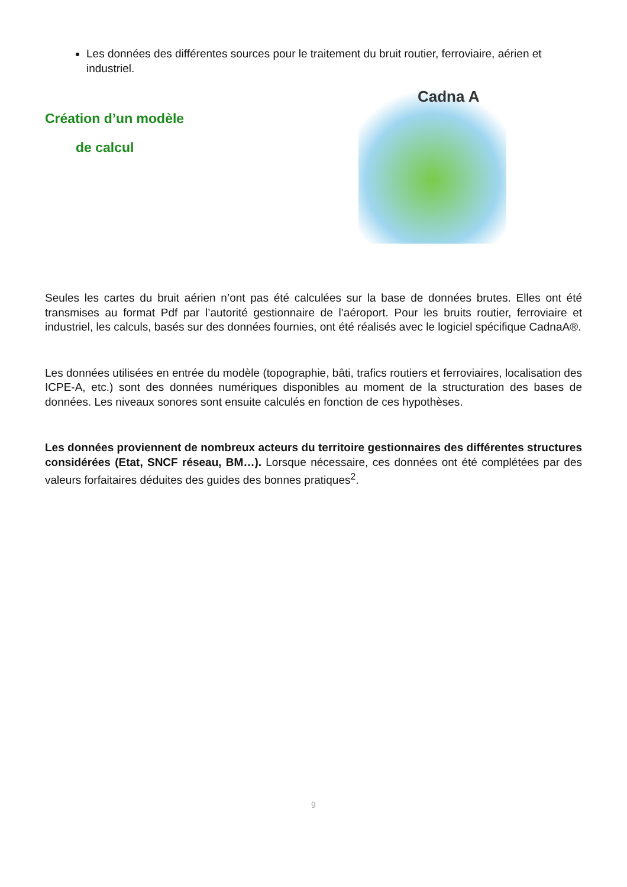Les données des différentes sources pour le traitement du bruit routier, ferroviaire, aérien et industriel.
Création d’un modèle
de calcul
Cadna A
Seules les cartes du bruit aérien n’ont pas été calculées sur la base de données brutes. Elles ont été transmises au format Pdf par l’autorité gestionnaire de l’aéroport. Pour les bruits routier, ferroviaire et industriel, les calculs, basés sur des données fournies, ont été réalisés avec le logiciel spécifique CadnaA®.
Les données utilisées en entrée du modèle (topographie, bâti, trafics routiers et ferroviaires, localisation des ICPE-A, etc.) sont des données numériques disponibles au moment de la structuration des bases de données. Les niveaux sonores sont ensuite calculés en fonction de ces hypothèses.
Les données proviennent de nombreux acteurs du territoire gestionnaires des différentes structures considérées (Etat, SNCF réseau, BM…). Lorsque nécessaire, ces données ont été complétées par des valeurs forfaitaires déduites des guides des bonnes pratiques<sup>2</sup>.
9